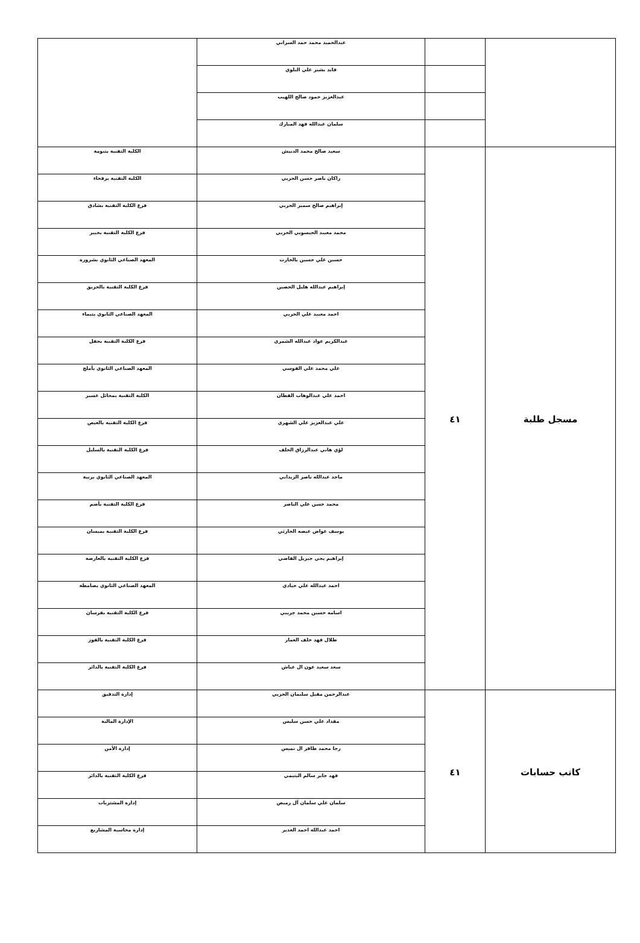| | | عبدالحميد محمد حمد السراني | |
| | | فايد بشير علي البلوي | |
| | | عبدالعزيز حمود صالح اللهيب | |
| | | سلمان عبدالله فهد المبارك | |
| مسجل طلبة | ٤١ | سعيد صالح محمد الدنيش | الكلية التقنية بتنومة |
| | | راكان ناصر حسن الحربي | الكلية التقنية برفحاء |
| | | إبراهيم صالح سمير الحربي | فرع الكلية التقنية بشادق |
| | | محمد معيبد الحيسوني الحربي | فرع الكلية التقنية بخيبر |
| | | حسين علي حسين بالحارث | المعهد الصناعي الثانوي بشرورة |
| | | إبراهيم عبدالله هليل الحصين | فرع الكلية التقنية بالحريق |
| | | احمد معيبد علي الحربي | المعهد الصناعي الثانوي بتيماء |
| | | عبدالكريم عواد عبدالله الشمري | فرع الكلية التقنية بحقل |
| | | علي محمد علي القوسي | المعهد الصناعي الثانوي بأملج |
| | | احمد علي عبدالوهاب القطان | الكلية التقنية بمحائل عسير |
| | | علي عبدالعزيز علي الشهري | فرع الكلية التقنية بالعيص |
| | | لؤي هاني عبدالرزاق الخلف | فرع الكلية التقنية بالسليل |
| | | ماجد عبدالله ناصر الزيداني | المعهد الصناعي الثانوي برنية |
| | | محمد حسن علي الناصر | فرع الكلية التقنية بأضم |
| | | يوسف عواض عيضه الحارثي | فرع الكلية التقنية بميسان |
| | | إبراهيم يحي جبريل القاضي | فرع الكلية التقنية بالعارضة |
| | | احمد عبدالله علي حبادي | المعهد الصناعي الثانوي بصامطة |
| | | اسامه حسين محمد جريبي | فرع الكلية التقنية بفرسان |
| | | طلال فهد خلف العمار | فرع الكلية التقنية بالقوز |
| | | سعد سعيد عون ال عياش | فرع الكلية التقنية بالدائر |
| كاتب حسابات | ٤١ | عبدالرحمن مقبل سليمان الحربي | إدارة التدقيق |
| | | مقداد علي حسن سليس | الإدارة المالية |
| | | رجا محمد ظافر ال نميس | إدارة الأمن |
| | | فهد جابر سالم اليتيمي | فرع الكلية التقنية بالدائر |
| | | سلمان علي سلمان آل رميض | إدارة المشتريات |
| | | احمد عبدالله احمد الغدير | إدارة محاسبة المشاريع |